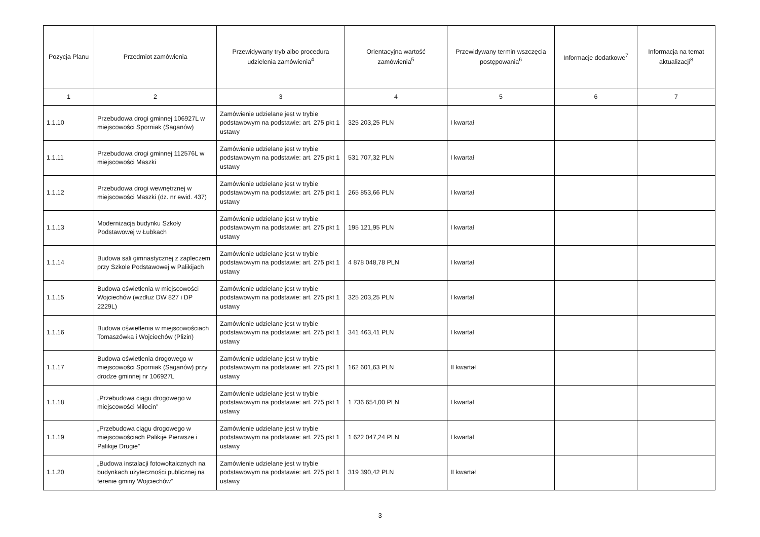| Pozycja Planu | Przedmiot zamówienia | Przewidywany tryb albo procedura udzielenia zamówienia<sup>4</sup> | Orientacyjna wartość zamówienia<sup>5</sup> | Przewidywany termin wszczęcia postępowania<sup>6</sup> | Informacje dodatkowe<sup>7</sup> | Informacja na temat aktualizacji<sup>8</sup> |
| --- | --- | --- | --- | --- | --- | --- |
| 1 | 2 | 3 | 4 | 5 | 6 | 7 |
| 1.1.10 | Przebudowa drogi gminnej 106927L w miejscowości Sporniak (Saganów) | Zamówienie udzielane jest w trybie podstawowym na podstawie: art. 275 pkt 1 ustawy | 325 203,25 PLN | I kwartał | | |
| 1.1.11 | Przebudowa drogi gminnej 112576L w miejscowości Maszki | Zamówienie udzielane jest w trybie podstawowym na podstawie: art. 275 pkt 1 ustawy | 531 707,32 PLN | I kwartał | | |
| 1.1.12 | Przebudowa drogi wewnętrznej w miejscowości Maszki (dz. nr ewid. 437) | Zamówienie udzielane jest w trybie podstawowym na podstawie: art. 275 pkt 1 ustawy | 265 853,66 PLN | I kwartał | | |
| 1.1.13 | Modernizacja budynku Szkoły Podstawowej w Łubkach | Zamówienie udzielane jest w trybie podstawowym na podstawie: art. 275 pkt 1 ustawy | 195 121,95 PLN | I kwartał | | |
| 1.1.14 | Budowa sali gimnastycznej z zapleczem przy Szkole Podstawowej w Palikijach | Zamówienie udzielane jest w trybie podstawowym na podstawie: art. 275 pkt 1 ustawy | 4 878 048,78 PLN | I kwartał | | |
| 1.1.15 | Budowa oświetlenia w miejscowości Wojciechów (wzdłuż DW 827 i DP 2229L) | Zamówienie udzielane jest w trybie podstawowym na podstawie: art. 275 pkt 1 ustawy | 325 203,25 PLN | I kwartał | | |
| 1.1.16 | Budowa oświetlenia w miejscowościach Tomaszówka i Wojciechów (Plizin) | Zamówienie udzielane jest w trybie podstawowym na podstawie: art. 275 pkt 1 ustawy | 341 463,41 PLN | I kwartał | | |
| 1.1.17 | Budowa oświetlenia drogowego w miejscowości Sporniak (Saganów) przy drodze gminnej nr 106927L | Zamówienie udzielane jest w trybie podstawowym na podstawie: art. 275 pkt 1 ustawy | 162 601,63 PLN | II kwartał | | |
| 1.1.18 | „Przebudowa ciągu drogowego w miejscowości Miłocin” | Zamówienie udzielane jest w trybie podstawowym na podstawie: art. 275 pkt 1 ustawy | 1 736 654,00 PLN | I kwartał | | |
| 1.1.19 | „Przebudowa ciągu drogowego w miejscowościach Palikije Pierwsze i Palikije Drugie” | Zamówienie udzielane jest w trybie podstawowym na podstawie: art. 275 pkt 1 ustawy | 1 622 047,24 PLN | I kwartał | | |
| 1.1.20 | „Budowa instalacji fotowoltaicznych na budynkach użyteczności publicznej na terenie gminy Wojciechów” | Zamówienie udzielane jest w trybie podstawowym na podstawie: art. 275 pkt 1 ustawy | 319 390,42 PLN | II kwartał | | |
3